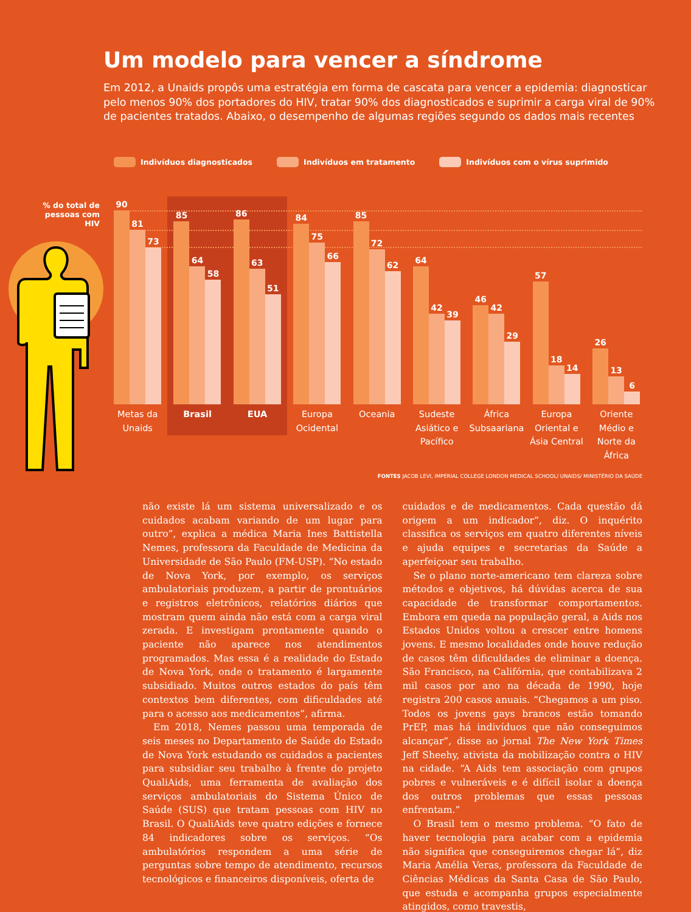Um modelo para vencer a síndrome
Em 2012, a Unaids propôs uma estratégia em forma de cascata para vencer a epidemia: diagnosticar pelo menos 90% dos portadores do HIV, tratar 90% dos diagnosticados e suprimir a carga viral de 90% de pacientes tratados. Abaixo, o desempenho de algumas regiões segundo os dados mais recentes
Indivíduos diagnosticados Indivíduos em tratamento Indivíduos com o vírus suprimido
% do total de pessoas com HIV
90
81
73
85
64
58
86
63
51
84
75
66
85
72
62
64
42
39
46
42
29
57
18
14
26
13
6
Metas da Unaids
Brasil EUA Europa Ocidental
Oceania Sudeste Asiático e Pacífico
África Subsaariana
Europa Oriental e Ásia Central
Oriente Médio e Norte da África
FONTES JACOB LEVI, IMPERIAL COLLEGE LONDON MEDICAL SCHOOL/ UNAIDS/ MINISTÉRIO DA SAÚDE
não existe lá um sistema universalizado e os cuidados acabam variando de um lugar para outro”, explica a médica Maria Ines Battistella Nemes, professora da Faculdade de Medicina da Universidade de São Paulo (FM-USP). “No estado de Nova York, por exemplo, os serviços ambulatoriais produzem, a partir de prontuários e registros eletrônicos, relatórios diários que mostram quem ainda não está com a carga viral zerada. E investigam prontamente quando o paciente não aparece nos atendimentos programados. Mas essa é a realidade do Estado de Nova York, onde o tratamento é largamente subsidiado. Muitos outros estados do país têm contextos bem diferentes, com dificuldades até para o acesso aos medicamentos”, afirma.
Em 2018, Nemes passou uma temporada de seis meses no Departamento de Saúde do Estado de Nova York estudando os cuidados a pacientes para subsidiar seu trabalho à frente do projeto QualiAids, uma ferramenta de avaliação dos serviços ambulatoriais do Sistema Único de Saúde (SUS) que tratam pessoas com HIV no Brasil. O QualiAids teve quatro edições e fornece 84 indicadores sobre os serviços. “Os ambulatórios respondem a uma série de perguntas sobre tempo de atendimento, recursos tecnológicos e financeiros disponíveis, oferta de
cuidados e de medicamentos. Cada questão dá origem a um indicador”, diz. O inquérito classifica os serviços em quatro diferentes níveis e ajuda equipes e secretarias da Saúde a aperfeiçoar seu trabalho.
Se o plano norte-americano tem clareza sobre métodos e objetivos, há dúvidas acerca de sua capacidade de transformar comportamentos. Embora em queda na população geral, a Aids nos Estados Unidos voltou a crescer entre homens jovens. E mesmo localidades onde houve redução de casos têm dificuldades de eliminar a doença. São Francisco, na Califórnia, que contabilizava 2 mil casos por ano na década de 1990, hoje registra 200 casos anuais. “Chegamos a um piso. Todos os jovens gays brancos estão tomando PrEP, mas há indivíduos que não conseguimos alcançar”, disse ao jornal The New York Times Jeff Sheehy, ativista da mobilização contra o HIV na cidade. “A Aids tem associação com grupos pobres e vulneráveis e é difícil isolar a doença dos outros problemas que essas pessoas enfrentam.”
O Brasil tem o mesmo problema. “O fato de haver tecnologia para acabar com a epidemia não significa que conseguiremos chegar lá”, diz Maria Amélia Veras, professora da Faculdade de Ciências Médicas da Santa Casa de São Paulo, que estuda e acompanha grupos especialmente atingidos, como travestis,